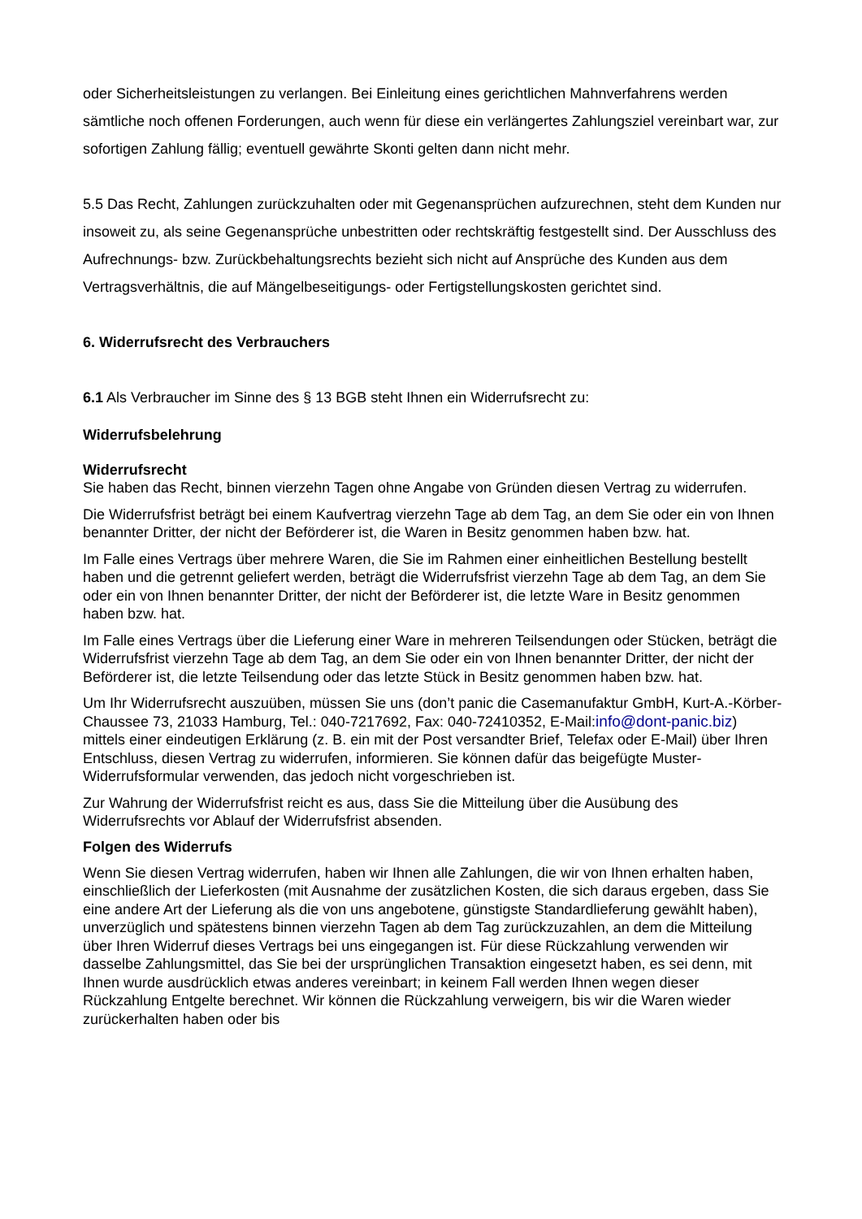oder Sicherheitsleistungen zu verlangen. Bei Einleitung eines gerichtlichen Mahnverfahrens werden sämtliche noch offenen Forderungen, auch wenn für diese ein verlängertes Zahlungsziel vereinbart war, zur sofortigen Zahlung fällig; eventuell gewährte Skonti gelten dann nicht mehr.
5.5 Das Recht, Zahlungen zurückzuhalten oder mit Gegenansprüchen aufzurechnen, steht dem Kunden nur insoweit zu, als seine Gegenansprüche unbestritten oder rechtskräftig festgestellt sind. Der Ausschluss des Aufrechnungs- bzw. Zurückbehaltungsrechts bezieht sich nicht auf Ansprüche des Kunden aus dem Vertragsverhältnis, die auf Mängelbeseitigungs- oder Fertigstellungskosten gerichtet sind.
6. Widerrufsrecht des Verbrauchers
6.1 Als Verbraucher im Sinne des § 13 BGB steht Ihnen ein Widerrufsrecht zu:
Widerrufsbelehrung
Widerrufsrecht
Sie haben das Recht, binnen vierzehn Tagen ohne Angabe von Gründen diesen Vertrag zu widerrufen.
Die Widerrufsfrist beträgt bei einem Kaufvertrag vierzehn Tage ab dem Tag, an dem Sie oder ein von Ihnen benannter Dritter, der nicht der Beförderer ist, die Waren in Besitz genommen haben bzw. hat.
Im Falle eines Vertrags über mehrere Waren, die Sie im Rahmen einer einheitlichen Bestellung bestellt haben und die getrennt geliefert werden, beträgt die Widerrufsfrist vierzehn Tage ab dem Tag, an dem Sie oder ein von Ihnen benannter Dritter, der nicht der Beförderer ist, die letzte Ware in Besitz genommen haben bzw. hat.
Im Falle eines Vertrags über die Lieferung einer Ware in mehreren Teilsendungen oder Stücken, beträgt die Widerrufsfrist vierzehn Tage ab dem Tag, an dem Sie oder ein von Ihnen benannter Dritter, der nicht der Beförderer ist, die letzte Teilsendung oder das letzte Stück in Besitz genommen haben bzw. hat.
Um Ihr Widerrufsrecht auszuüben, müssen Sie uns (don’t panic die Casemanufaktur GmbH, Kurt-A.-Körber-Chaussee 73, 21033 Hamburg, Tel.: 040-7217692, Fax: 040-72410352, E-Mail:info@dont-panic.biz) mittels einer eindeutigen Erklärung (z. B. ein mit der Post versandter Brief, Telefax oder E-Mail) über Ihren Entschluss, diesen Vertrag zu widerrufen, informieren. Sie können dafür das beigefügte Muster-Widerrufsformular verwenden, das jedoch nicht vorgeschrieben ist.
Zur Wahrung der Widerrufsfrist reicht es aus, dass Sie die Mitteilung über die Ausübung des Widerrufsrechts vor Ablauf der Widerrufsfrist absenden.
Folgen des Widerrufs
Wenn Sie diesen Vertrag widerrufen, haben wir Ihnen alle Zahlungen, die wir von Ihnen erhalten haben, einschließlich der Lieferkosten (mit Ausnahme der zusätzlichen Kosten, die sich daraus ergeben, dass Sie eine andere Art der Lieferung als die von uns angebotene, günstigste Standardlieferung gewählt haben), unverzüglich und spätestens binnen vierzehn Tagen ab dem Tag zurückzuzahlen, an dem die Mitteilung über Ihren Widerruf dieses Vertrags bei uns eingegangen ist. Für diese Rückzahlung verwenden wir dasselbe Zahlungsmittel, das Sie bei der ursprünglichen Transaktion eingesetzt haben, es sei denn, mit Ihnen wurde ausdrücklich etwas anderes vereinbart; in keinem Fall werden Ihnen wegen dieser Rückzahlung Entgelte berechnet. Wir können die Rückzahlung verweigern, bis wir die Waren wieder zurückerhalten haben oder bis